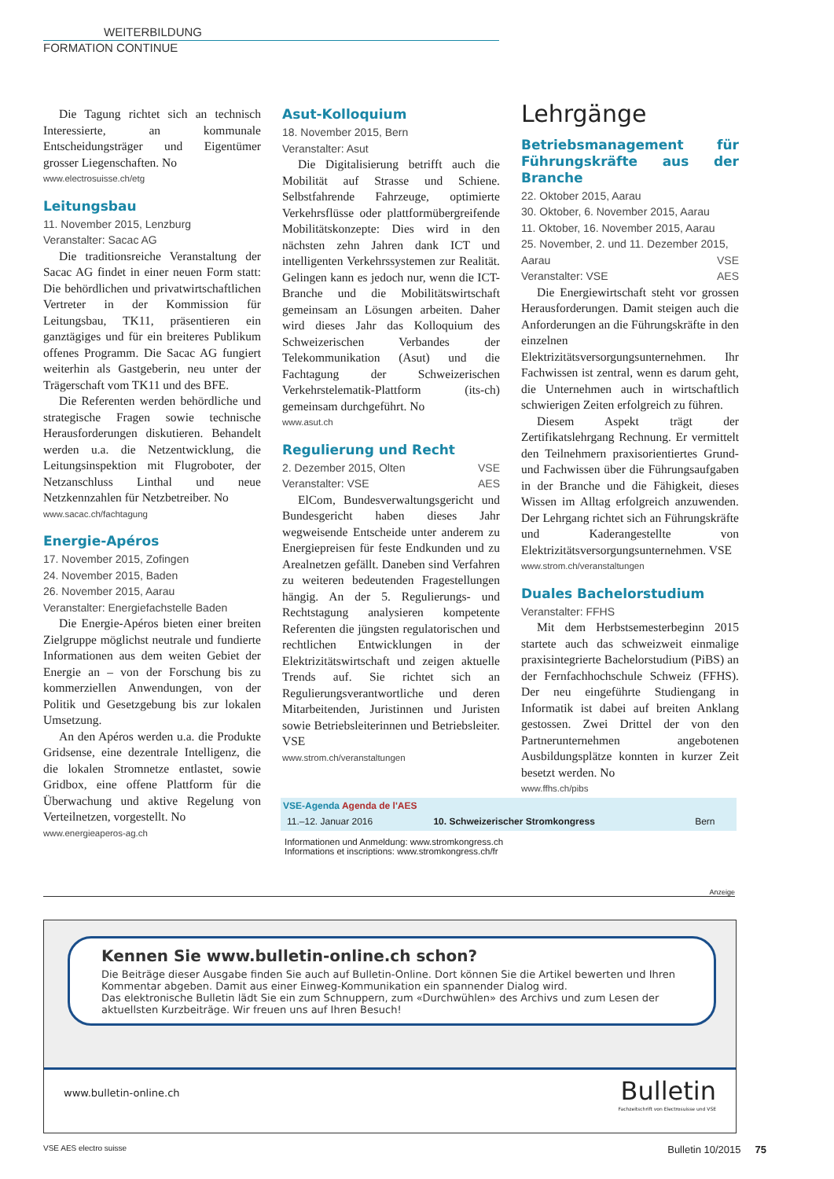WEITERBILDUNG
FORMATION CONTINUE
Die Tagung richtet sich an technisch Interessierte, an kommunale Entscheidungsträger und Eigentümer grosser Liegenschaften. No
www.electrosuisse.ch/etg
Leitungsbau
11. November 2015, Lenzburg
Veranstalter: Sacac AG
Die traditionsreiche Veranstaltung der Sacac AG findet in einer neuen Form statt: Die behördlichen und privatwirtschaftlichen Vertreter in der Kommission für Leitungsbau, TK11, präsentieren ein ganztägiges und für ein breiteres Publikum offenes Programm. Die Sacac AG fungiert weiterhin als Gastgeberin, neu unter der Trägerschaft vom TK11 und des BFE.
Die Referenten werden behördliche und strategische Fragen sowie technische Herausforderungen diskutieren. Behandelt werden u.a. die Netzentwicklung, die Leitungsinspektion mit Flugroboter, der Netzanschluss Linthal und neue Netzkennzahlen für Netzbetreiber. No
www.sacac.ch/fachtagung
Energie-Apéros
17. November 2015, Zofingen
24. November 2015, Baden
26. November 2015, Aarau
Veranstalter: Energiefachstelle Baden
Die Energie-Apéros bieten einer breiten Zielgruppe möglichst neutrale und fundierte Informationen aus dem weiten Gebiet der Energie an – von der Forschung bis zu kommerziellen Anwendungen, von der Politik und Gesetzgebung bis zur lokalen Umsetzung.
An den Apéros werden u.a. die Produkte Gridsense, eine dezentrale Intelligenz, die die lokalen Stromnetze entlastet, sowie Gridbox, eine offene Plattform für die Überwachung und aktive Regelung von Verteilnetzen, vorgestellt. No
www.energieaperos-ag.ch
Asut-Kolloquium
18. November 2015, Bern
Veranstalter: Asut
Die Digitalisierung betrifft auch die Mobilität auf Strasse und Schiene. Selbstfahrende Fahrzeuge, optimierte Verkehrsflüsse oder plattformübergreifende Mobilitätskonzepte: Dies wird in den nächsten zehn Jahren dank ICT und intelligenten Verkehrssystemen zur Realität. Gelingen kann es jedoch nur, wenn die ICT-Branche und die Mobilitätswirtschaft gemeinsam an Lösungen arbeiten. Daher wird dieses Jahr das Kolloquium des Schweizerischen Verbandes der Telekommunikation (Asut) und die Fachtagung der Schweizerischen Verkehrstelematik-Plattform (its-ch) gemeinsam durchgeführt. No
www.asut.ch
Regulierung und Recht
2. Dezember 2015, Olten VSE
Veranstalter: VSE AES
ElCom, Bundesverwaltungsgericht und Bundesgericht haben dieses Jahr wegweisende Entscheide unter anderem zu Energiepreisen für feste Endkunden und zu Arealnetzen gefällt. Daneben sind Verfahren zu weiteren bedeutenden Fragestellungen hängig. An der 5. Regulierungs- und Rechtstagung analysieren kompetente Referenten die jüngsten regulatorischen und rechtlichen Entwicklungen in der Elektrizitätswirtschaft und zeigen aktuelle Trends auf. Sie richtet sich an Regulierungsverantwortliche und deren Mitarbeitenden, Juristinnen und Juristen sowie Betriebsleiterinnen und Betriebsleiter. VSE
www.strom.ch/veranstaltungen
Lehrgänge
Betriebsmanagement für Führungskräfte aus der Branche
22. Oktober 2015, Aarau
30. Oktober, 6. November 2015, Aarau
11. Oktober, 16. November 2015, Aarau
25. November, 2. und 11. Dezember 2015, Aarau VSE
Veranstalter: VSE AES
Die Energiewirtschaft steht vor grossen Herausforderungen. Damit steigen auch die Anforderungen an die Führungskräfte in den einzelnen Elektrizitätsversorgungsunternehmen. Ihr Fachwissen ist zentral, wenn es darum geht, die Unternehmen auch in wirtschaftlich schwierigen Zeiten erfolgreich zu führen.
Diesem Aspekt trägt der Zertifikatslehrgang Rechnung. Er vermittelt den Teilnehmern praxisorientiertes Grund- und Fachwissen über die Führungsaufgaben in der Branche und die Fähigkeit, dieses Wissen im Alltag erfolgreich anzuwenden. Der Lehrgang richtet sich an Führungskräfte und Kaderangestellte von Elektrizitätsversorgungsunternehmen. VSE
www.strom.ch/veranstaltungen
Duales Bachelorstudium
Veranstalter: FFHS
Mit dem Herbstsemesterbeginn 2015 startete auch das schweizweit einmalige praxisintegrierte Bachelorstudium (PiBS) an der Fernfachhochschule Schweiz (FFHS). Der neu eingeführte Studiengang in Informatik ist dabei auf breiten Anklang gestossen. Zwei Drittel der von den Partnerunternehmen angebotenen Ausbildungsplätze konnten in kurzer Zeit besetzt werden. No
www.ffhs.ch/pibs
| VSE-Agenda Agenda de l'AES | | |
| --- | --- | --- |
| 11.–12. Januar 2016 | 10. Schweizerischer Stromkongress | Bern |
Informationen und Anmeldung: www.stromkongress.ch
Informations et inscriptions: www.stromkongress.ch/fr
Anzeige
Kennen Sie www.bulletin-online.ch schon?
Die Beiträge dieser Ausgabe finden Sie auch auf Bulletin-Online. Dort können Sie die Artikel bewerten und Ihren Kommentar abgeben. Damit aus einer Einweg-Kommunikation ein spannender Dialog wird.
Das elektronische Bulletin lädt Sie ein zum Schnuppern, zum «Durchwühlen» des Archivs und zum Lesen der aktuellsten Kurzbeiträge. Wir freuen uns auf Ihren Besuch!
www.bulletin-online.ch
Bulletin
Fachzeitschrift von Electrosuisse und VSE
VSE AES electro suisse
Bulletin 10/2015 75